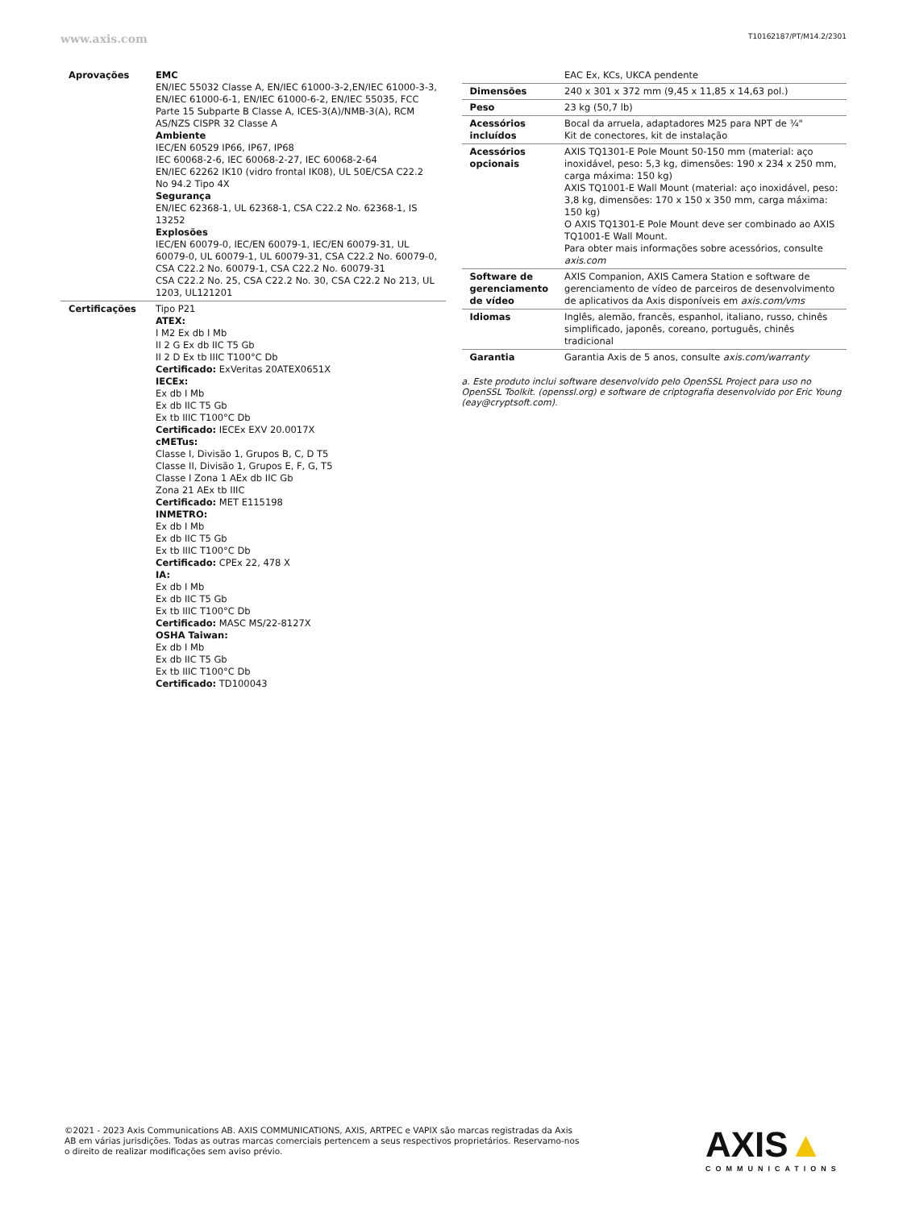www.axis.com T10162187/PT/M14.2/2301
| Aprovações | EMC EN/IEC 55032 Classe A, EN/IEC 61000-3-2,EN/IEC 61000-3-3, EN/IEC 61000-6-1, EN/IEC 61000-6-2, EN/IEC 55035, FCC Parte 15 Subparte B Classe A, ICES-3(A)/NMB-3(A), RCM AS/NZS CISPR 32 Classe A Ambiente IEC/EN 60529 IP66, IP67, IP68 IEC 60068-2-6, IEC 60068-2-27, IEC 60068-2-64 EN/IEC 62262 IK10 (vidro frontal IK08), UL 50E/CSA C22.2 No 94.2 Tipo 4X Segurança EN/IEC 62368-1, UL 62368-1, CSA C22.2 No. 62368-1, IS 13252 Explosões IEC/EN 60079-0, IEC/EN 60079-1, IEC/EN 60079-31, UL 60079-0, UL 60079-1, UL 60079-31, CSA C22.2 No. 60079-0, CSA C22.2 No. 60079-1, CSA C22.2 No. 60079-31 CSA C22.2 No. 25, CSA C22.2 No. 30, CSA C22.2 No 213, UL 1203, UL121201 |
| Certificações | Tipo P21 ATEX: I M2 Ex db I Mb II 2 G Ex db IIC T5 Gb II 2 D Ex tb IIIC T100°C Db Certificado: ExVeritas 20ATEX0651X IECEx: Ex db I Mb Ex db IIC T5 Gb Ex tb IIIC T100°C Db Certificado: IECEx EXV 20.0017X cMETus: Classe I, Divisão 1, Grupos B, C, D T5 Classe II, Divisão 1, Grupos E, F, G, T5 Classe I Zona 1 AEx db IIC Gb Zona 21 AEx tb IIIC Certificado: MET E115198 INMETRO: Ex db I Mb Ex db IIC T5 Gb Ex tb IIIC T100°C Db Certificado: CPEx 22, 478 X IA: Ex db I Mb Ex db IIC T5 Gb Ex tb IIIC T100°C Db Certificado: MASC MS/22-8127X OSHA Taiwan: Ex db I Mb Ex db IIC T5 Gb Ex tb IIIC T100°C Db Certificado: TD100043 |
| | EAC Ex, KCs, UKCA pendente |
| Dimensões | 240 x 301 x 372 mm (9,45 x 11,85 x 14,63 pol.) |
| Peso | 23 kg (50,7 lb) |
| Acessórios incluídos | Bocal da arruela, adaptadores M25 para NPT de ¾" Kit de conectores, kit de instalação |
| Acessórios opcionais | AXIS TQ1301-E Pole Mount 50-150 mm (material: aço inoxidável, peso: 5,3 kg, dimensões: 190 x 234 x 250 mm, carga máxima: 150 kg) AXIS TQ1001-E Wall Mount (material: aço inoxidável, peso: 3,8 kg, dimensões: 170 x 150 x 350 mm, carga máxima: 150 kg) O AXIS TQ1301-E Pole Mount deve ser combinado ao AXIS TQ1001-E Wall Mount. Para obter mais informações sobre acessórios, consulte axis.com |
| Software de gerenciamento de vídeo | AXIS Companion, AXIS Camera Station e software de gerenciamento de vídeo de parceiros de desenvolvimento de aplicativos da Axis disponíveis em axis.com/vms |
| Idiomas | Inglês, alemão, francês, espanhol, italiano, russo, chinês simplificado, japonês, coreano, português, chinês tradicional |
| Garantia | Garantia Axis de 5 anos, consulte axis.com/warranty |
a. Este produto inclui software desenvolvido pelo OpenSSL Project para uso no OpenSSL Toolkit. (openssl.org) e software de criptografia desenvolvido por Eric Young (eay@cryptsoft.com).
©2021 - 2023 Axis Communications AB. AXIS COMMUNICATIONS, AXIS, ARTPEC e VAPIX são marcas registradas da Axis AB em várias jurisdições. Todas as outras marcas comerciais pertencem a seus respectivos proprietários. Reservamo-nos o direito de realizar modificações sem aviso prévio.
AXIS▲
COMMUNICATIONS